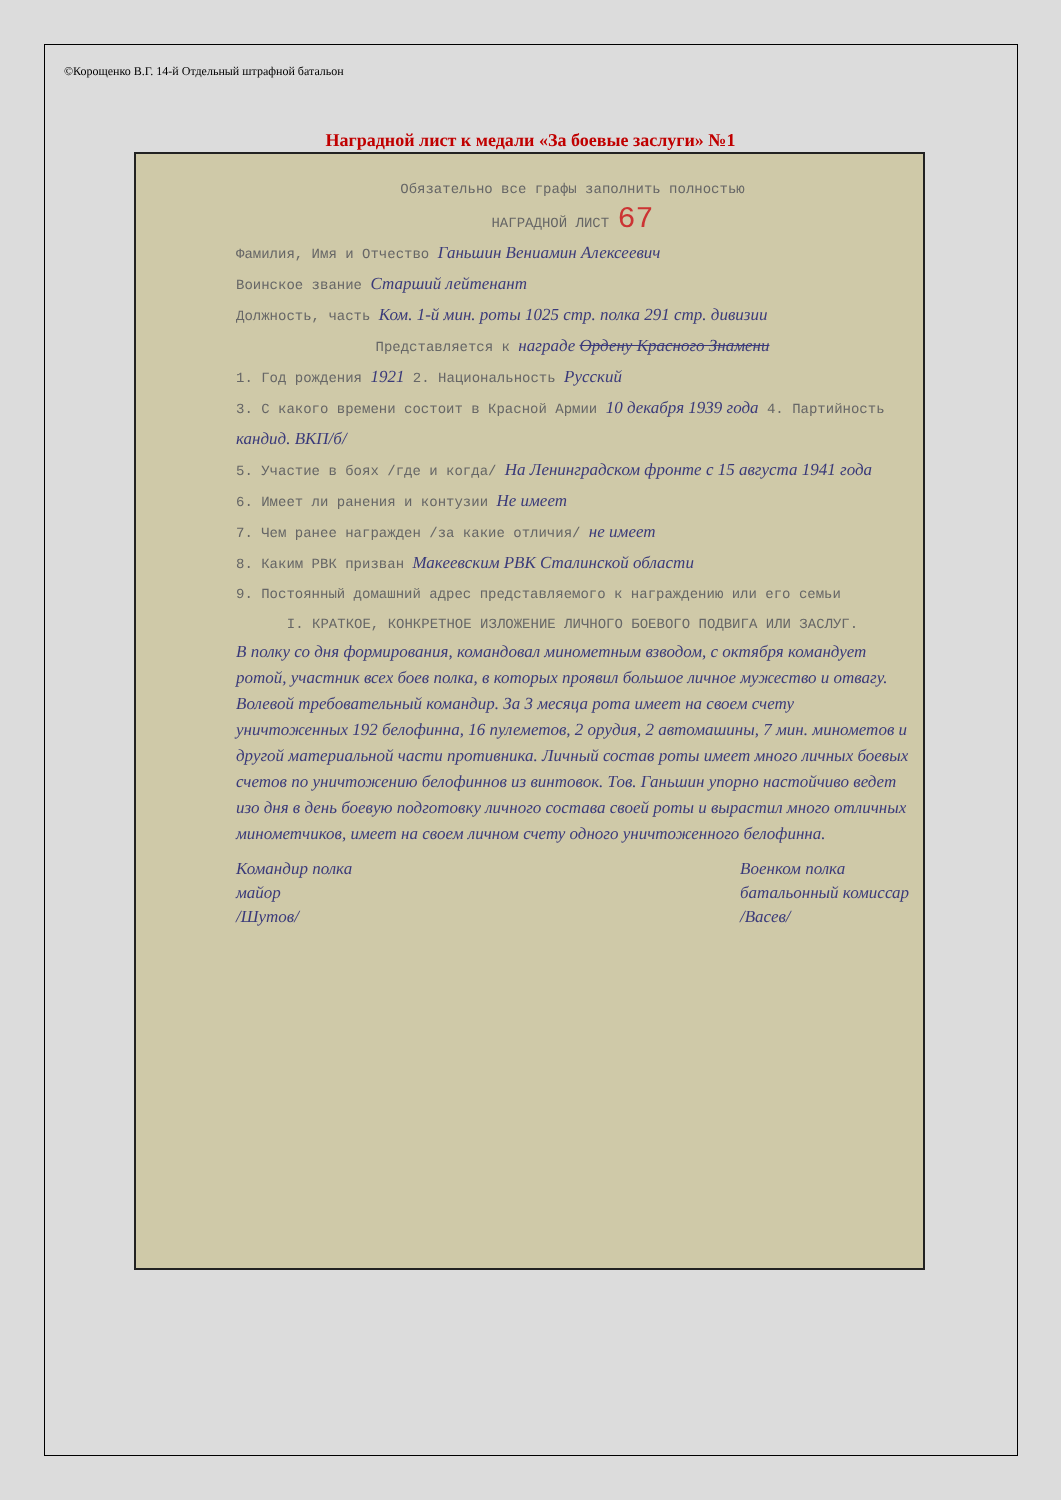©Корощенко В.Г. 14-й Отдельный штрафной батальон
Наградной лист к медали «За боевые заслуги» №1
Обязательно все графы заполнить полностью
НАГРАДНОЙ ЛИСТ 67
Фамилия, Имя и Отчество Ганьшин Вениамин Алексеевич
Воинское звание Старший лейтенант
Должность, часть Ком. 1-й мин. роты 1025 стр. полка 291 стр. дивизии
Представляется к награде Ордену Красного Знамени
1. Год рождения 1921 2. Национальность Русский
3. С какого времени состоит в Красной Армии 10 декабря 1939 года 4. Партийность кандид. ВКП/б/
5. Участие в боях /где и когда/ На Ленинградском фронте с 15 августа 1941 года
6. Имеет ли ранения и контузии Не имеет
7. Чем ранее награжден /за какие отличия/ не имеет
8. Каким РВК призван Макеевским РВК Сталинской области
9. Постоянный домашний адрес представляемого к награждению или его семьи
I. КРАТКОЕ, КОНКРЕТНОЕ ИЗЛОЖЕНИЕ ЛИЧНОГО БОЕВОГО ПОДВИГА ИЛИ ЗАСЛУГ.
В полку со дня формирования, командовал минометным взводом, с октября командует ротой, участник всех боев полка, в которых проявил большое личное мужество и отвагу. Волевой требовательный командир. За 3 месяца рота имеет на своем счету уничтоженных 192 белофинна, 16 пулеметов, 2 орудия, 2 автомашины, 7 мин. минометов и другой материальной части противника. Личный состав роты имеет много личных боевых счетов по уничтожению белофиннов из винтовок. Тов. Ганьшин упорно настойчиво ведет изо дня в день боевую подготовку личного состава своей роты и вырастил много отличных минометчиков, имеет на своем личном счету одного уничтоженного белофинна.
Командир полка
майор
/Шутов/
Военком полка
батальонный комиссар
/Васев/